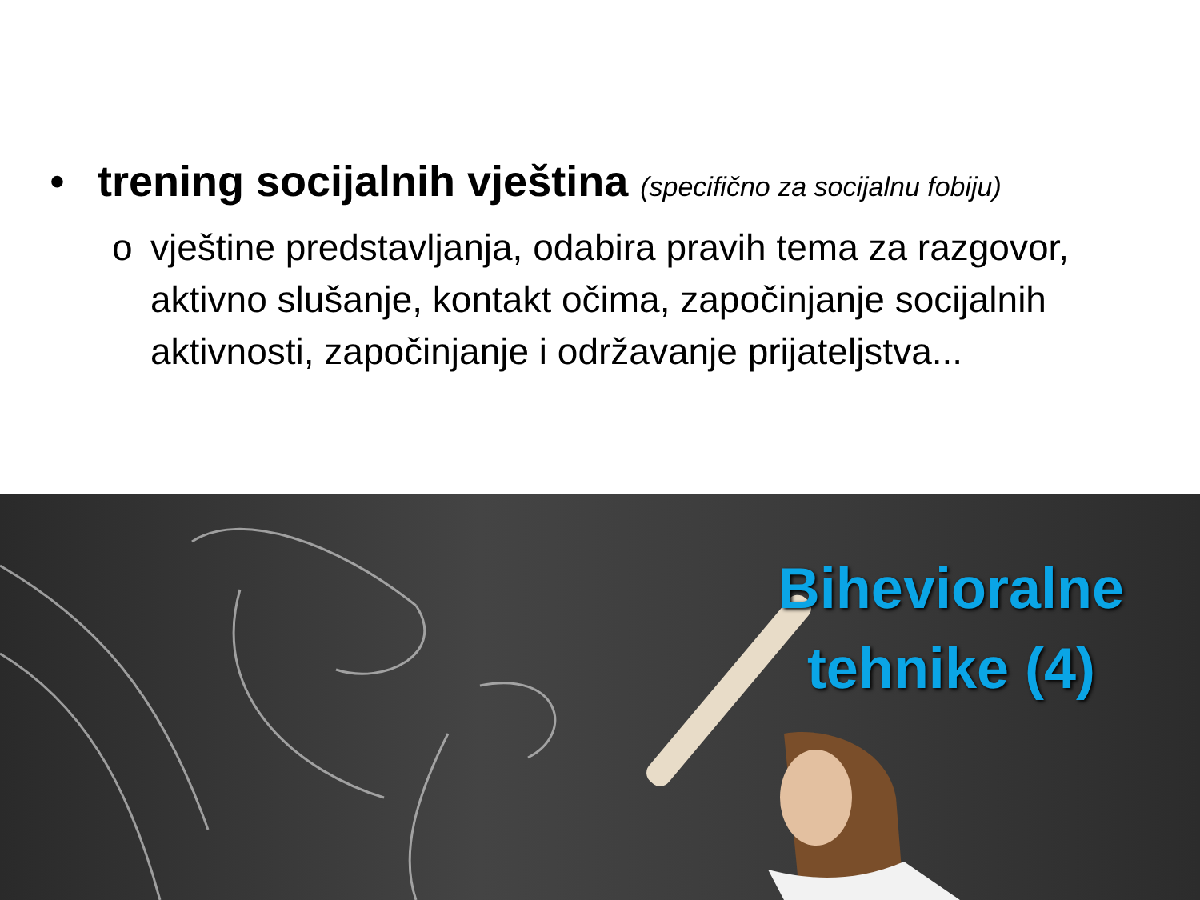• trening socijalnih vještina (specifično za socijalnu fobiju)
o vještine predstavljanja, odabira pravih tema za razgovor, aktivno slušanje, kontakt očima, započinjanje socijalnih aktivnosti, započinjanje i održavanje prijateljstva...
Bihevioralne
tehnike (4)